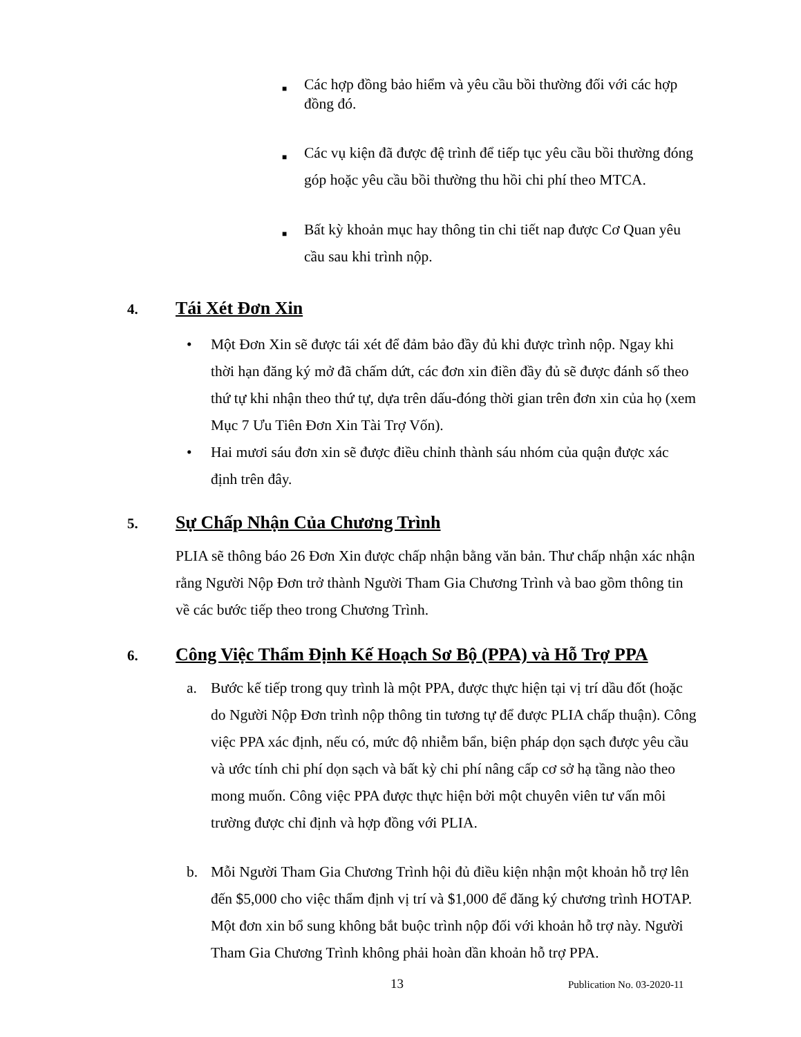■
Các hợp đồng bảo hiểm và yêu cầu bồi thường đối với các hợp đồng đó.
■
Các vụ kiện đã được đệ trình để tiếp tục yêu cầu bồi thường đóng góp hoặc yêu cầu bồi thường thu hồi chi phí theo MTCA.
■
Bất kỳ khoản mục hay thông tin chi tiết nap được Cơ Quan yêu cầu sau khi trình nộp.
4. Tái Xét Đơn Xin
• Một Đơn Xin sẽ được tái xét để đảm bảo đầy đủ khi được trình nộp. Ngay khi thời hạn đăng ký mở đã chấm dứt, các đơn xin điền đầy đủ sẽ được đánh số theo thứ tự khi nhận theo thứ tự, dựa trên dấu-đóng thời gian trên đơn xin của họ (xem Mục 7 Ưu Tiên Đơn Xin Tài Trợ Vốn).
• Hai mươi sáu đơn xin sẽ được điều chỉnh thành sáu nhóm của quận được xác định trên đây.
5. Sự Chấp Nhận Của Chương Trình
PLIA sẽ thông báo 26 Đơn Xin được chấp nhận bằng văn bản. Thư chấp nhận xác nhận rằng Người Nộp Đơn trở thành Người Tham Gia Chương Trình và bao gồm thông tin về các bước tiếp theo trong Chương Trình.
6. Công Việc Thẩm Định Kế Hoạch Sơ Bộ (PPA) và Hỗ Trợ PPA
a. Bước kế tiếp trong quy trình là một PPA, được thực hiện tại vị trí dầu đốt (hoặc do Người Nộp Đơn trình nộp thông tin tương tự để được PLIA chấp thuận). Công việc PPA xác định, nếu có, mức độ nhiễm bẩn, biện pháp dọn sạch được yêu cầu và ước tính chi phí dọn sạch và bất kỳ chi phí nâng cấp cơ sở hạ tầng nào theo mong muốn. Công việc PPA được thực hiện bởi một chuyên viên tư vấn môi trường được chỉ định và hợp đồng với PLIA.
b. Mỗi Người Tham Gia Chương Trình hội đủ điều kiện nhận một khoản hỗ trợ lên đến $5,000 cho việc thẩm định vị trí và $1,000 để đăng ký chương trình HOTAP. Một đơn xin bổ sung không bắt buộc trình nộp đối với khoản hỗ trợ này. Người Tham Gia Chương Trình không phải hoàn dần khoản hỗ trợ PPA.
13 Publication No. 03-2020-11